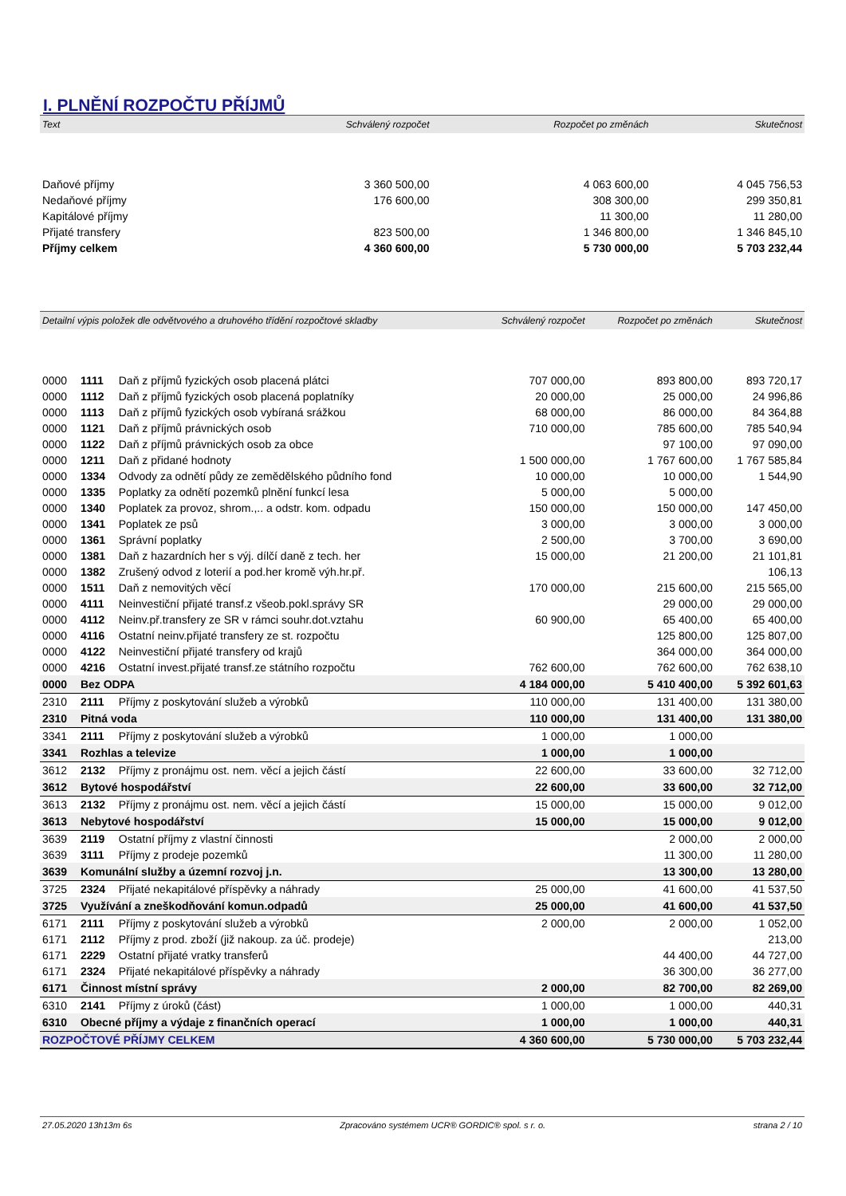I. PLNĚNÍ ROZPOČTU PŘÍJMŮ
| Text | Schválený rozpočet | Rozpočet po změnách | Skutečnost |
| --- | --- | --- | --- |
| Daňové příjmy | 3 360 500,00 | 4 063 600,00 | 4 045 756,53 |
| Nedaňové příjmy | 176 600,00 | 308 300,00 | 299 350,81 |
| Kapitálové příjmy | | 11 300,00 | 11 280,00 |
| Přijaté transfery | 823 500,00 | 1 346 800,00 | 1 346 845,10 |
| Příjmy celkem | 4 360 600,00 | 5 730 000,00 | 5 703 232,44 |
| Detailní výpis položek dle odvětvového a druhového třídění rozpočtové skladby | | | Schválený rozpočet | Rozpočet po změnách | Skutečnost |
| --- | --- | --- | --- | --- | --- |
| 0000 | 1111 | Daň z příjmů fyzických osob placená plátci | 707 000,00 | 893 800,00 | 893 720,17 |
| 0000 | 1112 | Daň z příjmů fyzických osob placená poplatníky | 20 000,00 | 25 000,00 | 24 996,86 |
| 0000 | 1113 | Daň z příjmů fyzických osob vybíraná srážkou | 68 000,00 | 86 000,00 | 84 364,88 |
| 0000 | 1121 | Daň z příjmů právnických osob | 710 000,00 | 785 600,00 | 785 540,94 |
| 0000 | 1122 | Daň z příjmů právnických osob za obce | | 97 100,00 | 97 090,00 |
| 0000 | 1211 | Daň z přidané hodnoty | 1 500 000,00 | 1 767 600,00 | 1 767 585,84 |
| 0000 | 1334 | Odvody za odnětí půdy ze zemědělského půdního fond | 10 000,00 | 10 000,00 | 1 544,90 |
| 0000 | 1335 | Poplatky za odnětí pozemků plnění funkcí lesa | 5 000,00 | 5 000,00 | |
| 0000 | 1340 | Poplatek za provoz, shrom.,.. a odstr. kom. odpadu | 150 000,00 | 150 000,00 | 147 450,00 |
| 0000 | 1341 | Poplatek ze psů | 3 000,00 | 3 000,00 | 3 000,00 |
| 0000 | 1361 | Správní poplatky | 2 500,00 | 3 700,00 | 3 690,00 |
| 0000 | 1381 | Daň z hazardních her s výj. dílčí daně z tech. her | 15 000,00 | 21 200,00 | 21 101,81 |
| 0000 | 1382 | Zrušený odvod z loterií a pod.her kromě výh.hr.př. | | | 106,13 |
| 0000 | 1511 | Daň z nemovitých věcí | 170 000,00 | 215 600,00 | 215 565,00 |
| 0000 | 4111 | Neinvestiční přijaté transf.z všeob.pokl.správy SR | | 29 000,00 | 29 000,00 |
| 0000 | 4112 | Neinv.př.transfery ze SR v rámci souhr.dot.vztahu | 60 900,00 | 65 400,00 | 65 400,00 |
| 0000 | 4116 | Ostatní neinv.přijaté transfery ze st. rozpočtu | | 125 800,00 | 125 807,00 |
| 0000 | 4122 | Neinvestiční přijaté transfery od krajů | | 364 000,00 | 364 000,00 |
| 0000 | 4216 | Ostatní invest.přijaté transf.ze státního rozpočtu | 762 600,00 | 762 600,00 | 762 638,10 |
| 0000 | Bez ODPA | | 4 184 000,00 | 5 410 400,00 | 5 392 601,63 |
| 2310 | 2111 | Příjmy z poskytování služeb a výrobků | 110 000,00 | 131 400,00 | 131 380,00 |
| 2310 | Pitná voda | | 110 000,00 | 131 400,00 | 131 380,00 |
| 3341 | 2111 | Příjmy z poskytování služeb a výrobků | 1 000,00 | 1 000,00 | |
| 3341 | Rozhlas a televize | | 1 000,00 | 1 000,00 | |
| 3612 | 2132 | Příjmy z pronájmu ost. nem. věcí a jejich částí | 22 600,00 | 33 600,00 | 32 712,00 |
| 3612 | Bytové hospodářství | | 22 600,00 | 33 600,00 | 32 712,00 |
| 3613 | 2132 | Příjmy z pronájmu ost. nem. věcí a jejich částí | 15 000,00 | 15 000,00 | 9 012,00 |
| 3613 | Nebytové hospodářství | | 15 000,00 | 15 000,00 | 9 012,00 |
| 3639 | 2119 | Ostatní příjmy z vlastní činnosti | | 2 000,00 | 2 000,00 |
| 3639 | 3111 | Příjmy z prodeje pozemků | | 11 300,00 | 11 280,00 |
| 3639 | Komunální služby a územní rozvoj j.n. | | | 13 300,00 | 13 280,00 |
| 3725 | 2324 | Přijaté nekapitálové příspěvky a náhrady | 25 000,00 | 41 600,00 | 41 537,50 |
| 3725 | Využívání a zneškodňování komun.odpadů | | 25 000,00 | 41 600,00 | 41 537,50 |
| 6171 | 2111 | Příjmy z poskytování služeb a výrobků | 2 000,00 | 2 000,00 | 1 052,00 |
| 6171 | 2112 | Příjmy z prod. zboží (již nakoup. za úč. prodeje) | | | 213,00 |
| 6171 | 2229 | Ostatní přijaté vratky transferů | | 44 400,00 | 44 727,00 |
| 6171 | 2324 | Přijaté nekapitálové příspěvky a náhrady | | 36 300,00 | 36 277,00 |
| 6171 | Činnost místní správy | | 2 000,00 | 82 700,00 | 82 269,00 |
| 6310 | 2141 | Příjmy z úroků (část) | 1 000,00 | 1 000,00 | 440,31 |
| 6310 | Obecné příjmy a výdaje z finančních operací | | 1 000,00 | 1 000,00 | 440,31 |
| ROZPOČTOVÉ PŘÍJMY CELKEM | | | 4 360 600,00 | 5 730 000,00 | 5 703 232,44 |
27.05.2020 13h13m 6s Zpracováno systémem UCR® GORDIC® spol. s r. o. strana 2 / 10